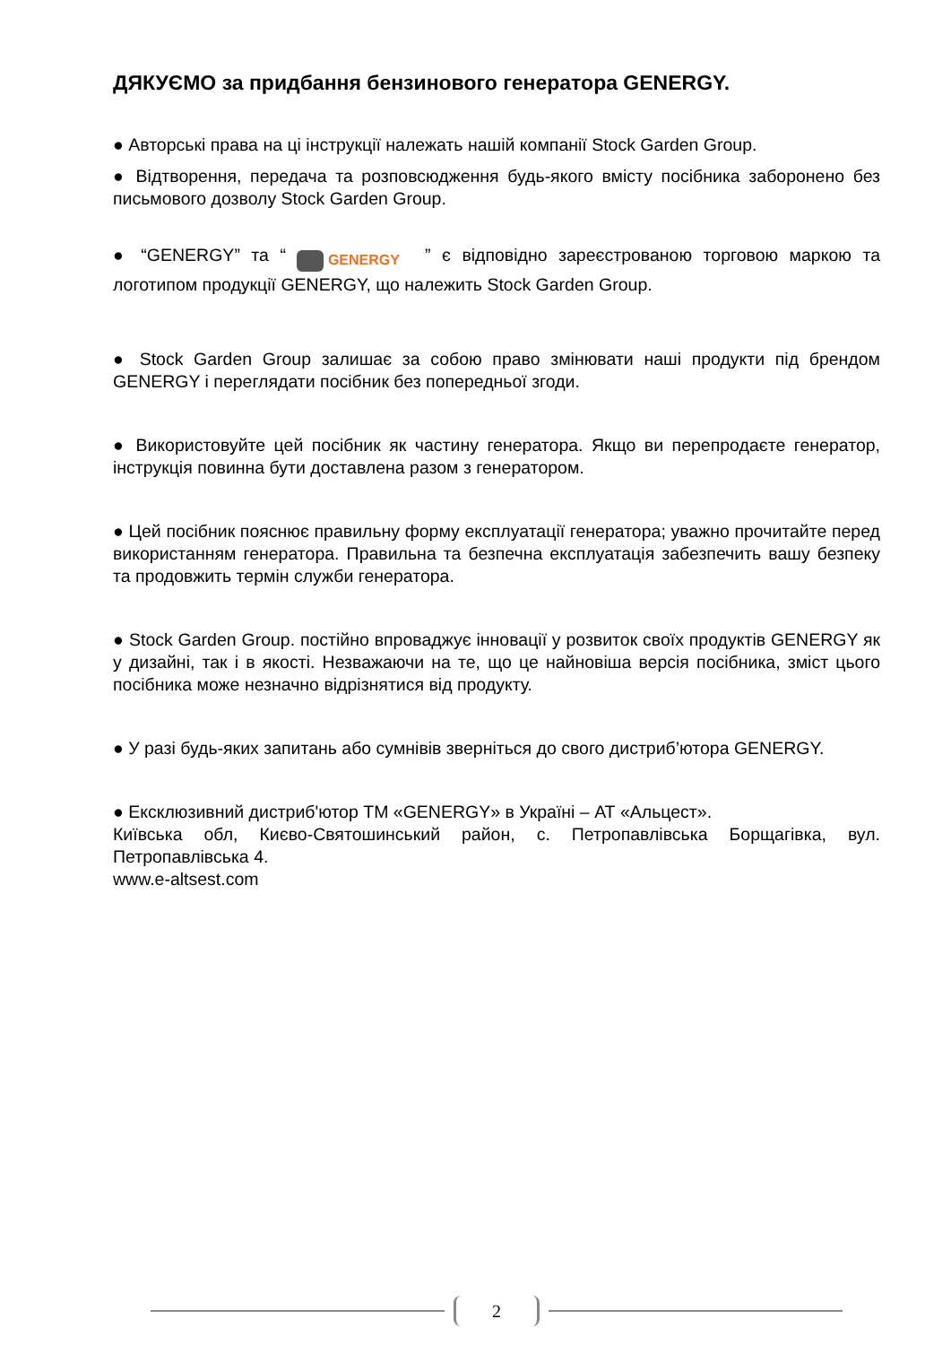ДЯКУЄМО за придбання бензинового генератора GENERGY.
● Авторські права на ці інструкції належать нашій компанії Stock Garden Group.
● Відтворення, передача та розповсюдження будь-якого вмісту посібника заборонено без письмового дозволу Stock Garden Group.
● “GENERGY” та “ GENERGY ” є відповідно зареєстрованою торговою маркою та логотипом продукції GENERGY, що належить Stock Garden Group.
● Stock Garden Group залишає за собою право змінювати наші продукти під брендом GENERGY і переглядати посібник без попередньої згоди.
● Використовуйте цей посібник як частину генератора. Якщо ви перепродаєте генератор, інструкція повинна бути доставлена разом з генератором.
● Цей посібник пояснює правильну форму експлуатації генератора; уважно прочитайте перед використанням генератора. Правильна та безпечна експлуатація забезпечить вашу безпеку та продовжить термін служби генератора.
● Stock Garden Group. постійно впроваджує інновації у розвиток своїх продуктів GENERGY як у дизайні, так і в якості. Незважаючи на те, що це найновіша версія посібника, зміст цього посібника може незначно відрізнятися від продукту.
● У разі будь-яких запитань або сумнівів зверніться до свого дистриб’ютора GENERGY.
● Ексклюзивний дистриб'ютор ТМ «GENERGY» в Україні – АТ «Альцест».
Київська обл, Києво-Святошинський район, с. Петропавлівська Борщагівка, вул. Петропавлівська 4.
www.e-altsest.com
2